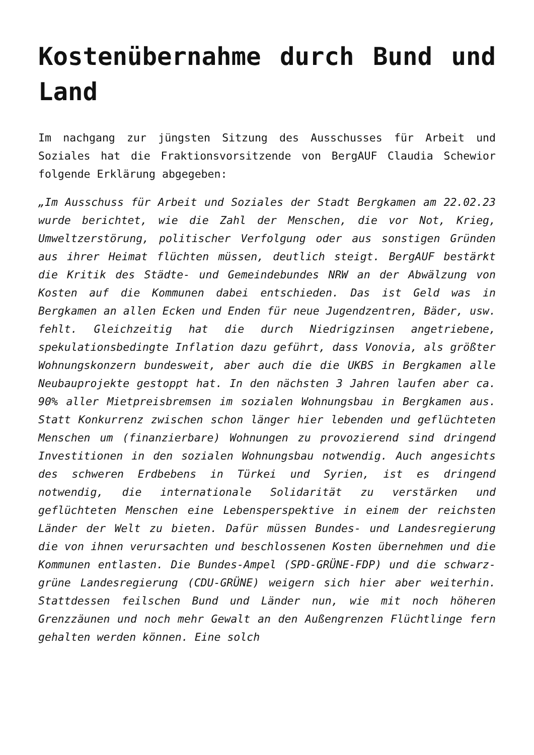Kostenübernahme durch Bund und Land
Im nachgang zur jüngsten Sitzung des Ausschusses für Arbeit und Soziales hat die Fraktionsvorsitzende von BergAUF Claudia Schewior folgende Erklärung abgegeben:
„Im Ausschuss für Arbeit und Soziales der Stadt Bergkamen am 22.02.23 wurde berichtet, wie die Zahl der Menschen, die vor Not, Krieg, Umweltzerstörung, politischer Verfolgung oder aus sonstigen Gründen aus ihrer Heimat flüchten müssen, deutlich steigt. BergAUF bestärkt die Kritik des Städte- und Gemeindebundes NRW an der Abwälzung von Kosten auf die Kommunen dabei entschieden. Das ist Geld was in Bergkamen an allen Ecken und Enden für neue Jugendzentren, Bäder, usw. fehlt. Gleichzeitig hat die durch Niedrigzinsen angetriebene, spekulationsbedingte Inflation dazu geführt, dass Vonovia, als größter Wohnungskonzern bundesweit, aber auch die die UKBS in Bergkamen alle Neubauprojekte gestoppt hat. In den nächsten 3 Jahren laufen aber ca. 90% aller Mietpreisbremsen im sozialen Wohnungsbau in Bergkamen aus. Statt Konkurrenz zwischen schon länger hier lebenden und geflüchteten Menschen um (finanzierbare) Wohnungen zu provozierend sind dringend Investitionen in den sozialen Wohnungsbau notwendig. Auch angesichts des schweren Erdbebens in Türkei und Syrien, ist es dringend notwendig, die internationale Solidarität zu verstärken und geflüchteten Menschen eine Lebensperspektive in einem der reichsten Länder der Welt zu bieten. Dafür müssen Bundes- und Landesregierung die von ihnen verursachten und beschlossenen Kosten übernehmen und die Kommunen entlasten. Die Bundes-Ampel (SPD-GRÜNE-FDP) und die schwarz-grüne Landesregierung (CDU-GRÜNE) weigern sich hier aber weiterhin. Stattdessen feilschen Bund und Länder nun, wie mit noch höheren Grenzzäunen und noch mehr Gewalt an den Außengrenzen Flüchtlinge fern gehalten werden können. Eine solch